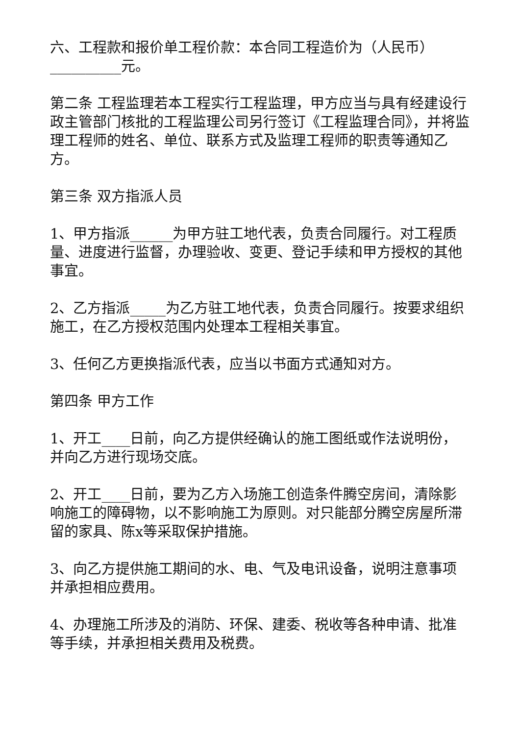六、工程款和报价单工程价款：本合同工程造价为（人民币）__________元。
第二条 工程监理若本工程实行工程监理，甲方应当与具有经建设行政主管部门核批的工程监理公司另行签订《工程监理合同》，并将监理工程师的姓名、单位、联系方式及监理工程师的职责等通知乙方。
第三条 双方指派人员
1、甲方指派______为甲方驻工地代表，负责合同履行。对工程质量、进度进行监督，办理验收、变更、登记手续和甲方授权的其他事宜。
2、乙方指派_____为乙方驻工地代表，负责合同履行。按要求组织施工，在乙方授权范围内处理本工程相关事宜。
3、任何乙方更换指派代表，应当以书面方式通知对方。
第四条 甲方工作
1、开工____日前，向乙方提供经确认的施工图纸或作法说明份，并向乙方进行现场交底。
2、开工____日前，要为乙方入场施工创造条件腾空房间，清除影响施工的障碍物，以不影响施工为原则。对只能部分腾空房屋所滞留的家具、陈x等采取保护措施。
3、向乙方提供施工期间的水、电、气及电讯设备，说明注意事项并承担相应费用。
4、办理施工所涉及的消防、环保、建委、税收等各种申请、批准等手续，并承担相关费用及税费。